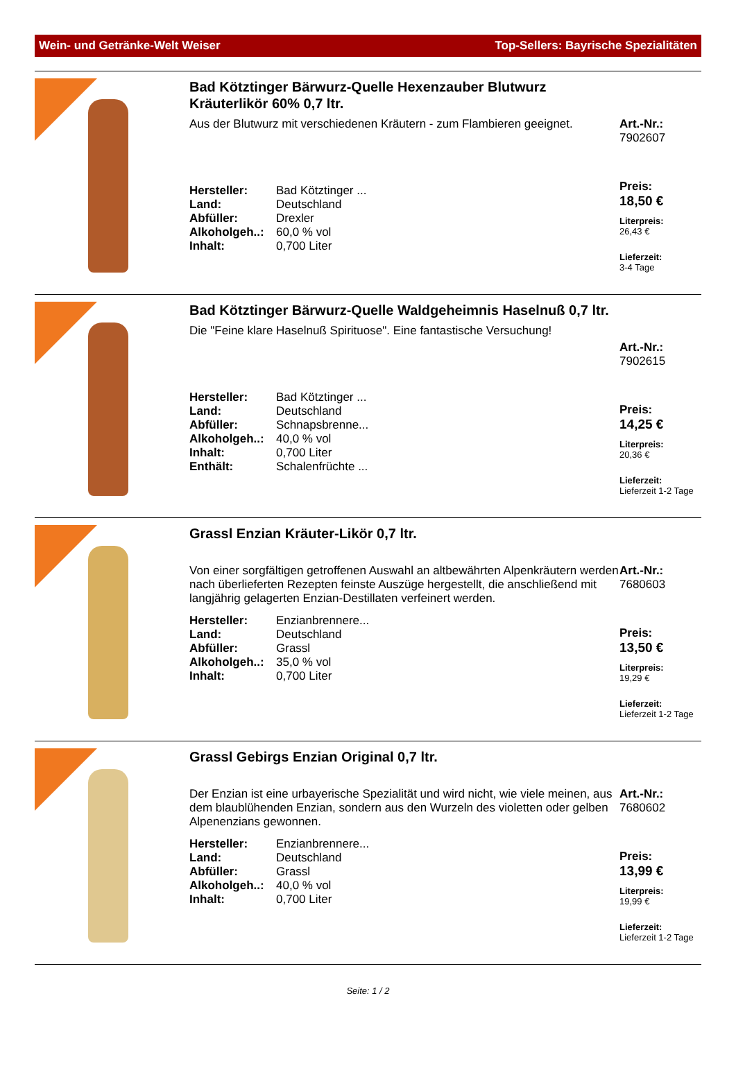Wein- und Getränke-Welt Weiser Top-Sellers: Bayrische Spezialitäten
Bad Kötztinger Bärwurz-Quelle Hexenzauber Blutwurz Kräuterlikör 60% 0,7 ltr.
Aus der Blutwurz mit verschiedenen Kräutern - zum Flambieren geeignet.
| Hersteller: | Bad Kötztinger ... |
| Land: | Deutschland |
| Abfüller: | Drexler |
| Alkoholgeh..: | 60,0 % vol |
| Inhalt: | 0,700 Liter |
Art.-Nr.:
7902607
Preis:
18,50 €
Literpreis:
26,43 €
Lieferzeit:
3-4 Tage
Bad Kötztinger Bärwurz-Quelle Waldgeheimnis Haselnuß 0,7 ltr.
Die "Feine klare Haselnuß Spirituose". Eine fantastische Versuchung!
| Hersteller: | Bad Kötztinger ... |
| Land: | Deutschland |
| Abfüller: | Schnapsbrenne... |
| Alkoholgeh..: | 40,0 % vol |
| Inhalt: | 0,700 Liter |
| Enthält: | Schalenfrüchte ... |
Art.-Nr.:
7902615
Preis:
14,25 €
Literpreis:
20,36 €
Lieferzeit:
Lieferzeit 1-2 Tage
Grassl Enzian Kräuter-Likör 0,7 ltr.
Von einer sorgfältigen getroffenen Auswahl an altbewährten Alpenkräutern werden nach überlieferten Rezepten feinste Auszüge hergestellt, die anschließend mit langjährig gelagerten Enzian-Destillaten verfeinert werden.
| Hersteller: | Enzianbrennere... |
| Land: | Deutschland |
| Abfüller: | Grassl |
| Alkoholgeh..: | 35,0 % vol |
| Inhalt: | 0,700 Liter |
Art.-Nr.:
7680603
Preis:
13,50 €
Literpreis:
19,29 €
Lieferzeit:
Lieferzeit 1-2 Tage
Grassl Gebirgs Enzian Original 0,7 ltr.
Der Enzian ist eine urbayerische Spezialität und wird nicht, wie viele meinen, aus dem blaublühenden Enzian, sondern aus den Wurzeln des violetten oder gelben Alpenenzians gewonnen.
| Hersteller: | Enzianbrennere... |
| Land: | Deutschland |
| Abfüller: | Grassl |
| Alkoholgeh..: | 40,0 % vol |
| Inhalt: | 0,700 Liter |
Art.-Nr.:
7680602
Preis:
13,99 €
Literpreis:
19,99 €
Lieferzeit:
Lieferzeit 1-2 Tage
Seite: 1 / 2